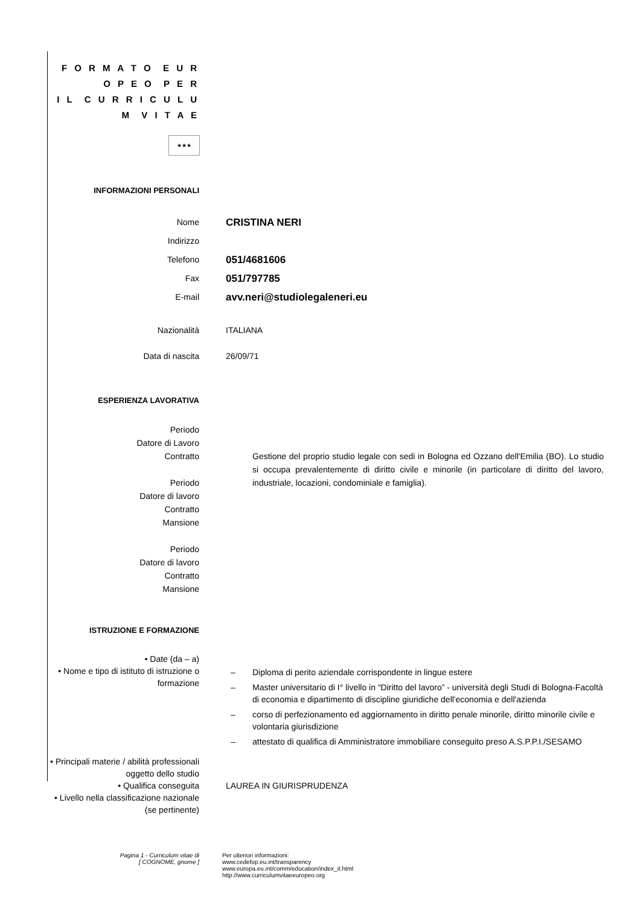F O R M A T O E U R O P E O P E R
I L C U R R I C U L U M V I T A E
★★★
INFORMAZIONI PERSONALI
Nome
CRISTINA NERI
Indirizzo
Telefono
051/4681606
Fax
051/797785
E-mail
avv.neri@studiolegaleneri.eu
Nazionalità ITALIANA
Data di nascita 26/09/71
ESPERIENZA LAVORATIVA
Periodo
Datore di Lavoro
Contratto
Periodo
Datore di lavoro
Contratto
Mansione
Periodo
Datore di lavoro
Contratto
Mansione
Gestione del proprio studio legale con sedi in Bologna ed Ozzano dell'Emilia (BO). Lo studio si occupa prevalentemente di diritto civile e minorile (in particolare di diritto del lavoro, industriale, locazioni, condominiale e famiglia).
ISTRUZIONE E FORMAZIONE
• Date (da – a)
• Nome e tipo di istituto di istruzione o formazione
– Diploma di perito aziendale corrispondente in lingue estere
– Master universitario di I° livello in “Diritto del lavoro” - università degli Studi di Bologna-Facoltà di economia e dipartimento di discipline giuridiche dell'economia e dell'azienda
– corso di perfezionamento ed aggiornamento in diritto penale minorile, diritto minorile civile e volontaria giurisdizione
– attestato di qualifica di Amministratore immobiliare conseguito preso A.S.P.P.I./SESAMO
• Principali materie / abilità professionali oggetto dello studio
• Qualifica conseguita LAUREA IN GIURISPRUDENZA
• Livello nella classificazione nazionale (se pertinente)
Pagina 1 - Curriculum vitae di
[ COGNOME, gnome ]
Per ulteriori informazioni:
www.cedefop.eu.int/transparency
www.europa.eu.int/comm/education/index_it.html
http://www.curriculumvitaeeuropeo.org